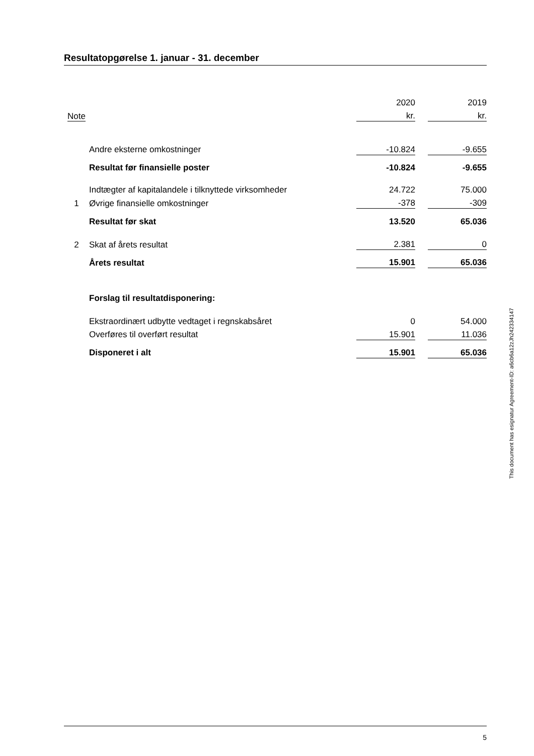Resultatopgørelse 1. januar - 31. december
| | | 2020 | | 2019 |
| Note | | kr. | | kr. |
| | Andre eksterne omkostninger | -10.824 | | -9.655 |
| | Resultat før finansielle poster | -10.824 | | -9.655 |
| | Indtægter af kapitalandele i tilknyttede virksomheder | 24.722 | | 75.000 |
| 1 | Øvrige finansielle omkostninger | -378 | | -309 |
| | Resultat før skat | 13.520 | | 65.036 |
| 2 | Skat af årets resultat | 2.381 | | 0 |
| | Årets resultat | 15.901 | | 65.036 |
| | Forslag til resultatdisponering: | | | |
| | Ekstraordinært udbytte vedtaget i regnskabsåret | 0 | | 54.000 |
| | Overføres til overført resultat | 15.901 | | 11.036 |
| | Disponeret i alt | 15.901 | | 65.036 |
This document has esignatur Agreement-ID: a6cb6a12zJh242334147
5